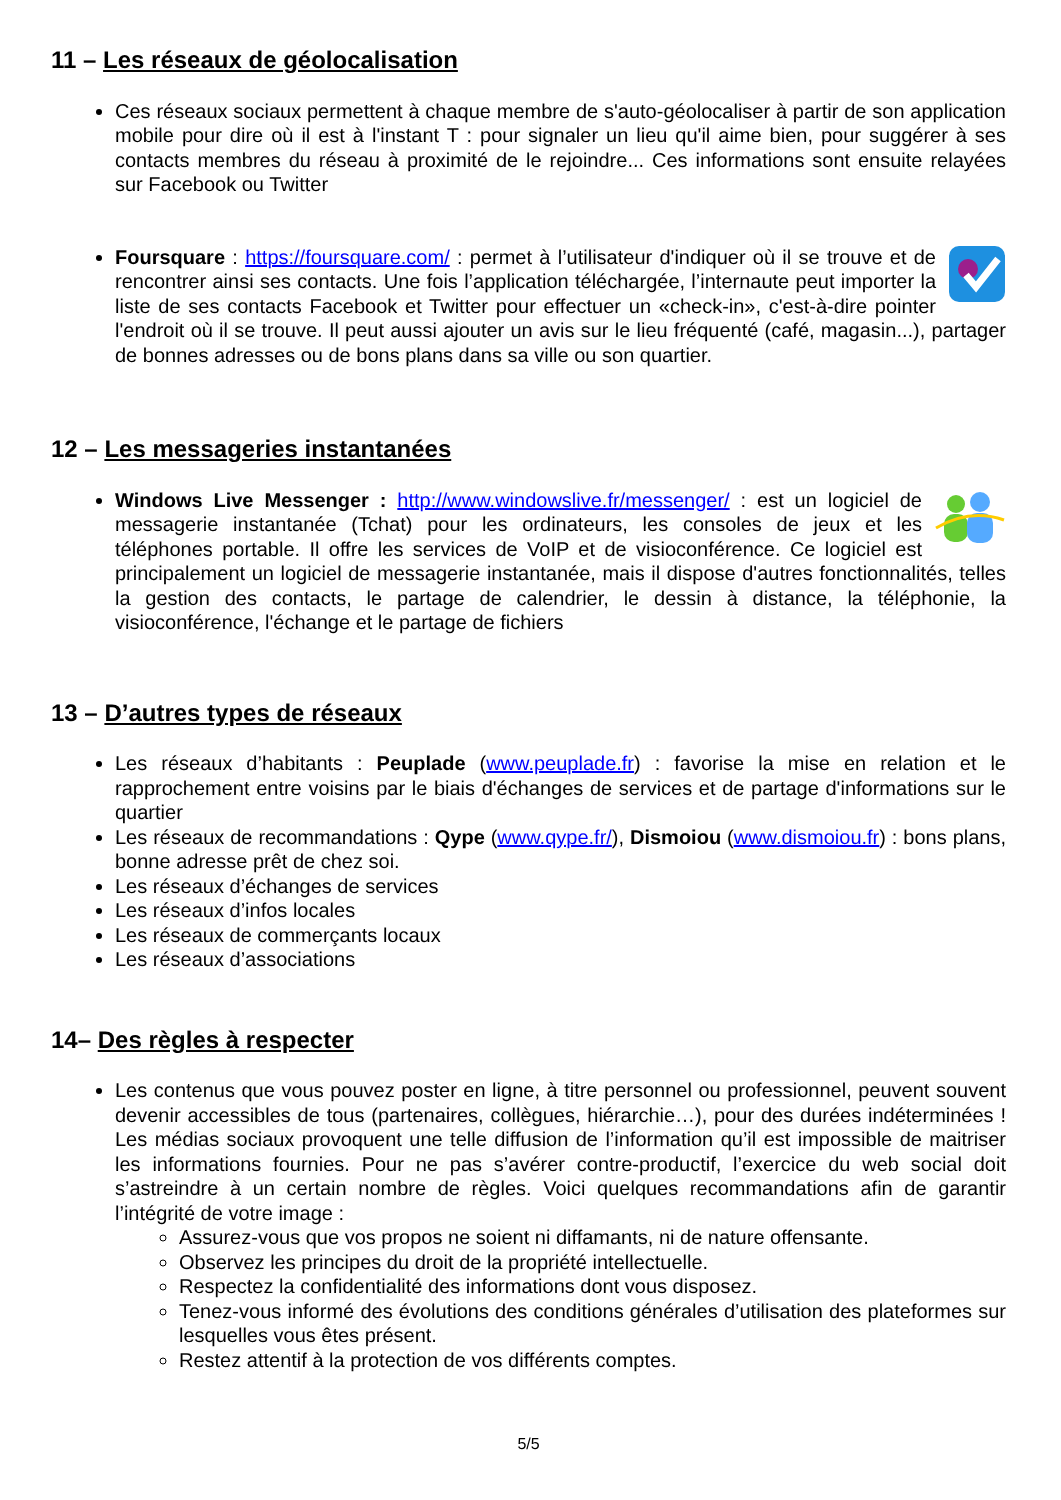11 – Les réseaux de géolocalisation
Ces réseaux sociaux permettent à chaque membre de s'auto-géolocaliser à partir de son application mobile pour dire où il est à l'instant T : pour signaler un lieu qu'il aime bien, pour suggérer à ses contacts membres du réseau à proximité de le rejoindre... Ces informations sont ensuite relayées sur Facebook ou Twitter
Foursquare : https://foursquare.com/ : permet à l’utilisateur d'indiquer où il se trouve et de rencontrer ainsi ses contacts. Une fois l’application téléchargée, l’internaute peut importer la liste de ses contacts Facebook et Twitter pour effectuer un «check-in», c'est-à-dire pointer l'endroit où il se trouve. Il peut aussi ajouter un avis sur le lieu fréquenté (café, magasin...), partager de bonnes adresses ou de bons plans dans sa ville ou son quartier.
12 – Les messageries instantanées
Windows Live Messenger : http://www.windowslive.fr/messenger/ : est un logiciel de messagerie instantanée (Tchat) pour les ordinateurs, les consoles de jeux et les téléphones portable. Il offre les services de VoIP et de visioconférence. Ce logiciel est principalement un logiciel de messagerie instantanée, mais il dispose d'autres fonctionnalités, telles la gestion des contacts, le partage de calendrier, le dessin à distance, la téléphonie, la visioconférence, l'échange et le partage de fichiers
13 – D’autres types de réseaux
Les réseaux d’habitants : Peuplade (www.peuplade.fr) : favorise la mise en relation et le rapprochement entre voisins par le biais d'échanges de services et de partage d'informations sur le quartier
Les réseaux de recommandations : Qype (www.qype.fr/), Dismoiou (www.dismoiou.fr) : bons plans, bonne adresse prêt de chez soi.
Les réseaux d’échanges de services
Les réseaux d’infos locales
Les réseaux de commerçants locaux
Les réseaux d’associations
14– Des règles à respecter
Les contenus que vous pouvez poster en ligne, à titre personnel ou professionnel, peuvent souvent devenir accessibles de tous (partenaires, collègues, hiérarchie…), pour des durées indéterminées ! Les médias sociaux provoquent une telle diffusion de l’information qu’il est impossible de maitriser les informations fournies. Pour ne pas s’avérer contre-productif, l’exercice du web social doit s’astreindre à un certain nombre de règles. Voici quelques recommandations afin de garantir l’intégrité de votre image :
Assurez-vous que vos propos ne soient ni diffamants, ni de nature offensante.
Observez les principes du droit de la propriété intellectuelle.
Respectez la confidentialité des informations dont vous disposez.
Tenez-vous informé des évolutions des conditions générales d’utilisation des plateformes sur lesquelles vous êtes présent.
Restez attentif à la protection de vos différents comptes.
5/5